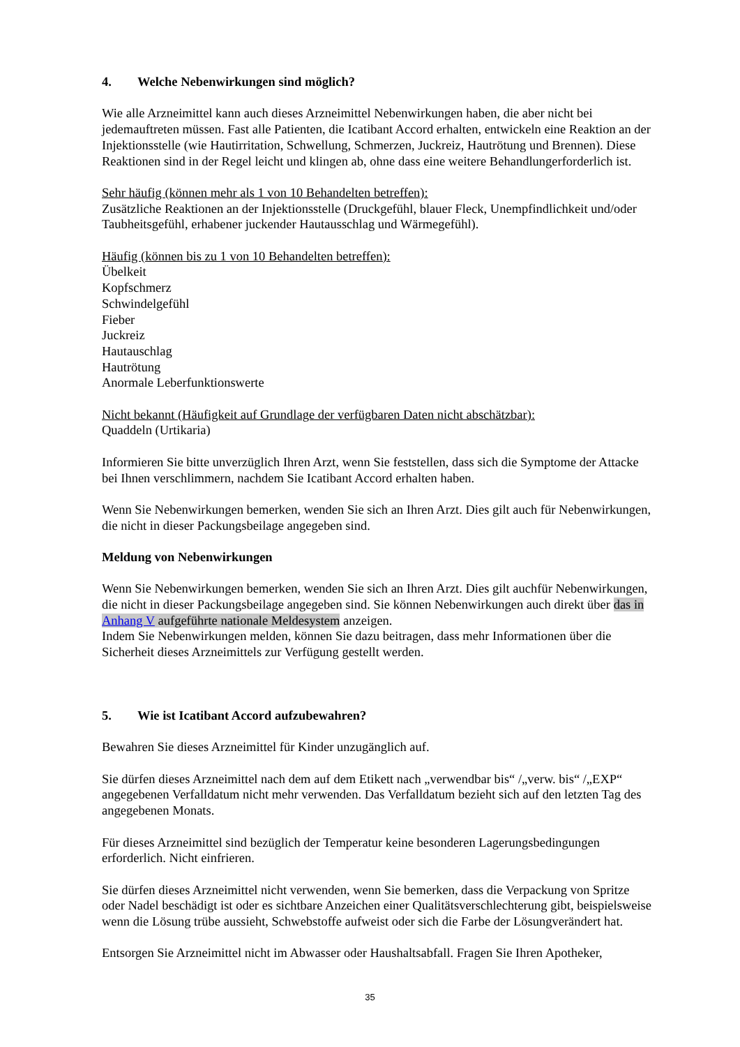4. Welche Nebenwirkungen sind möglich?
Wie alle Arzneimittel kann auch dieses Arzneimittel Nebenwirkungen haben, die aber nicht bei jedemauftreten müssen. Fast alle Patienten, die Icatibant Accord erhalten, entwickeln eine Reaktion an der Injektionsstelle (wie Hautirritation, Schwellung, Schmerzen, Juckreiz, Hautrötung und Brennen). Diese Reaktionen sind in der Regel leicht und klingen ab, ohne dass eine weitere Behandlungerforderlich ist.
Sehr häufig (können mehr als 1 von 10 Behandelten betreffen):
Zusätzliche Reaktionen an der Injektionsstelle (Druckgefühl, blauer Fleck, Unempfindlichkeit und/oder Taubheitsgefühl, erhabener juckender Hautausschlag und Wärmegefühl).
Häufig (können bis zu 1 von 10 Behandelten betreffen):
Übelkeit
Kopfschmerz
Schwindelgefühl
Fieber
Juckreiz
Hautauschlag
Hautrötung
Anormale Leberfunktionswerte
Nicht bekannt (Häufigkeit auf Grundlage der verfügbaren Daten nicht abschätzbar):
Quaddeln (Urtikaria)
Informieren Sie bitte unverzüglich Ihren Arzt, wenn Sie feststellen, dass sich die Symptome der Attacke bei Ihnen verschlimmern, nachdem Sie Icatibant Accord erhalten haben.
Wenn Sie Nebenwirkungen bemerken, wenden Sie sich an Ihren Arzt. Dies gilt auch für Nebenwirkungen, die nicht in dieser Packungsbeilage angegeben sind.
Meldung von Nebenwirkungen
Wenn Sie Nebenwirkungen bemerken, wenden Sie sich an Ihren Arzt. Dies gilt auchfür Nebenwirkungen, die nicht in dieser Packungsbeilage angegeben sind. Sie können Nebenwirkungen auch direkt über das in Anhang V aufgeführte nationale Meldesystem anzeigen.
Indem Sie Nebenwirkungen melden, können Sie dazu beitragen, dass mehr Informationen über die Sicherheit dieses Arzneimittels zur Verfügung gestellt werden.
5. Wie ist Icatibant Accord aufzubewahren?
Bewahren Sie dieses Arzneimittel für Kinder unzugänglich auf.
Sie dürfen dieses Arzneimittel nach dem auf dem Etikett nach „verwendbar bis“ /„verw. bis“ /„EXP“ angegebenen Verfalldatum nicht mehr verwenden. Das Verfalldatum bezieht sich auf den letzten Tag des angegebenen Monats.
Für dieses Arzneimittel sind bezüglich der Temperatur keine besonderen Lagerungsbedingungen erforderlich. Nicht einfrieren.
Sie dürfen dieses Arzneimittel nicht verwenden, wenn Sie bemerken, dass die Verpackung von Spritze oder Nadel beschädigt ist oder es sichtbare Anzeichen einer Qualitätsverschlechterung gibt, beispielsweise wenn die Lösung trübe aussieht, Schwebstoffe aufweist oder sich die Farbe der Lösungverändert hat.
Entsorgen Sie Arzneimittel nicht im Abwasser oder Haushaltsabfall. Fragen Sie Ihren Apotheker,
35